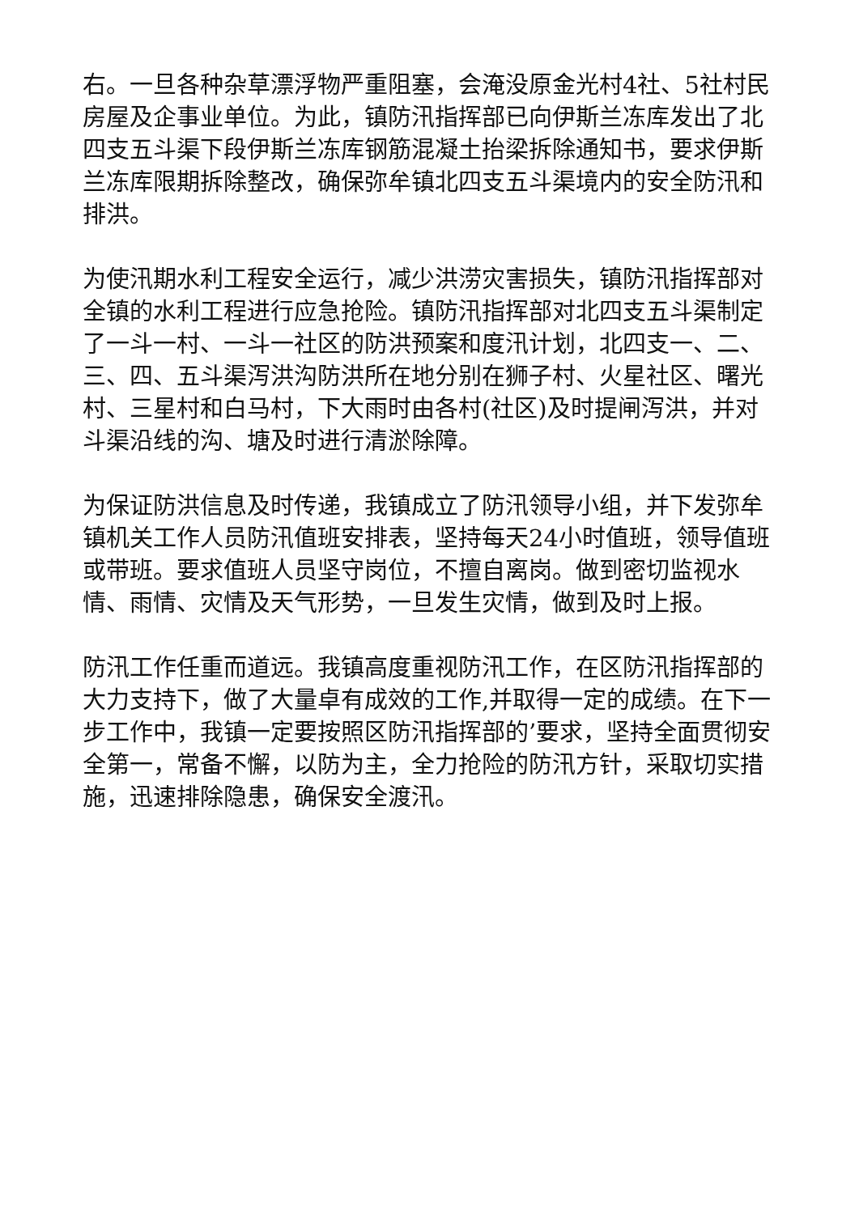右。一旦各种杂草漂浮物严重阻塞，会淹没原金光村4社、5社村民房屋及企事业单位。为此，镇防汛指挥部已向伊斯兰冻库发出了北四支五斗渠下段伊斯兰冻库钢筋混凝土抬梁拆除通知书，要求伊斯兰冻库限期拆除整改，确保弥牟镇北四支五斗渠境内的安全防汛和排洪。
为使汛期水利工程安全运行，减少洪涝灾害损失，镇防汛指挥部对全镇的水利工程进行应急抢险。镇防汛指挥部对北四支五斗渠制定了一斗一村、一斗一社区的防洪预案和度汛计划，北四支一、二、三、四、五斗渠泻洪沟防洪所在地分别在狮子村、火星社区、曙光村、三星村和白马村，下大雨时由各村(社区)及时提闸泻洪，并对斗渠沿线的沟、塘及时进行清淤除障。
为保证防洪信息及时传递，我镇成立了防汛领导小组，并下发弥牟镇机关工作人员防汛值班安排表，坚持每天24小时值班，领导值班或带班。要求值班人员坚守岗位，不擅自离岗。做到密切监视水情、雨情、灾情及天气形势，一旦发生灾情，做到及时上报。
防汛工作任重而道远。我镇高度重视防汛工作，在区防汛指挥部的大力支持下，做了大量卓有成效的工作,并取得一定的成绩。在下一步工作中，我镇一定要按照区防汛指挥部的’要求，坚持全面贯彻安全第一，常备不懈，以防为主，全力抢险的防汛方针，采取切实措施，迅速排除隐患，确保安全渡汛。